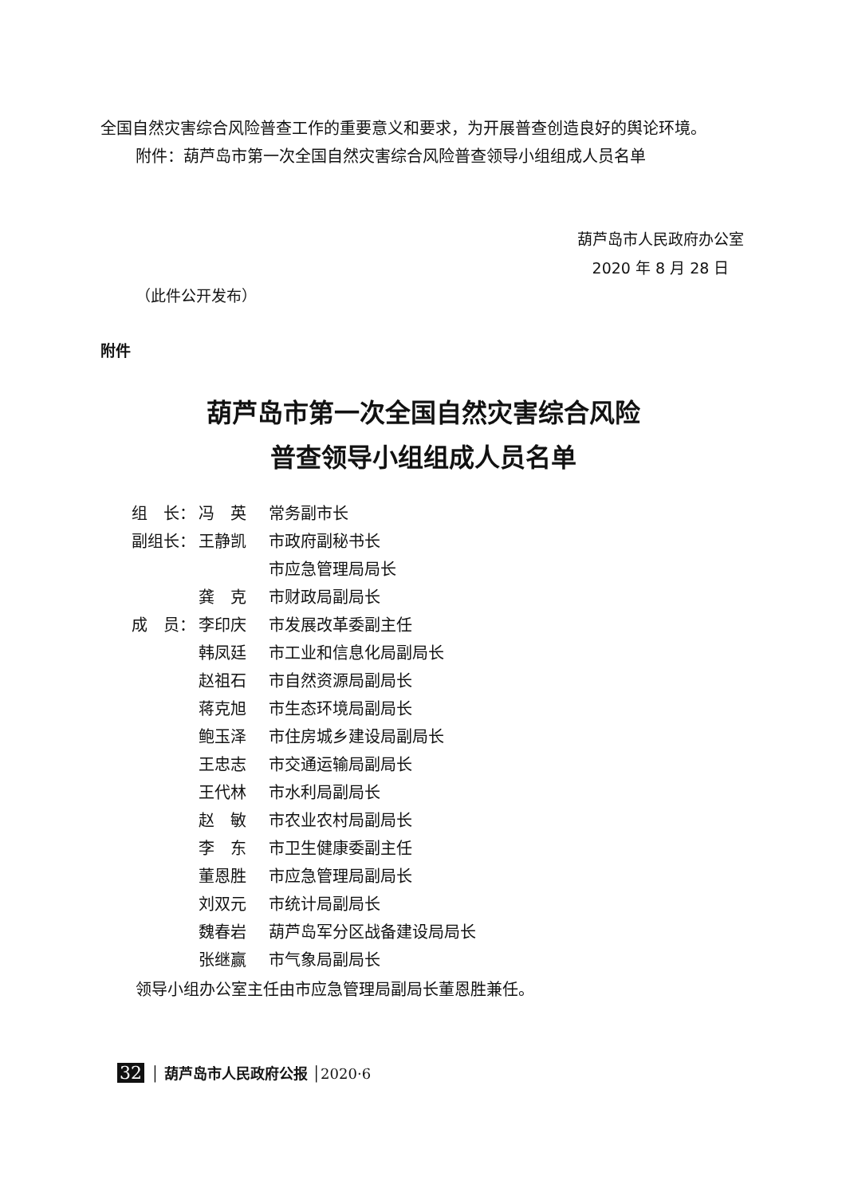全国自然灾害综合风险普查工作的重要意义和要求，为开展普查创造良好的舆论环境。
附件：葫芦岛市第一次全国自然灾害综合风险普查领导小组组成人员名单
葫芦岛市人民政府办公室
2020 年 8 月 28 日
（此件公开发布）
附件
葫芦岛市第一次全国自然灾害综合风险
普查领导小组组成人员名单
| 组 长： | 冯 英 | 常务副市长 |
| 副组长： | 王静凯 | 市政府副秘书长 |
| | | 市应急管理局局长 |
| | 龚 克 | 市财政局副局长 |
| 成 员： | 李印庆 | 市发展改革委副主任 |
| | 韩凤廷 | 市工业和信息化局副局长 |
| | 赵祖石 | 市自然资源局副局长 |
| | 蒋克旭 | 市生态环境局副局长 |
| | 鲍玉泽 | 市住房城乡建设局副局长 |
| | 王忠志 | 市交通运输局副局长 |
| | 王代林 | 市水利局副局长 |
| | 赵 敏 | 市农业农村局副局长 |
| | 李 东 | 市卫生健康委副主任 |
| | 董恩胜 | 市应急管理局副局长 |
| | 刘双元 | 市统计局副局长 |
| | 魏春岩 | 葫芦岛军分区战备建设局局长 |
| | 张继赢 | 市气象局副局长 |
领导小组办公室主任由市应急管理局副局长董恩胜兼任。
32 │ 葫芦岛市人民政府公报 │2020·6